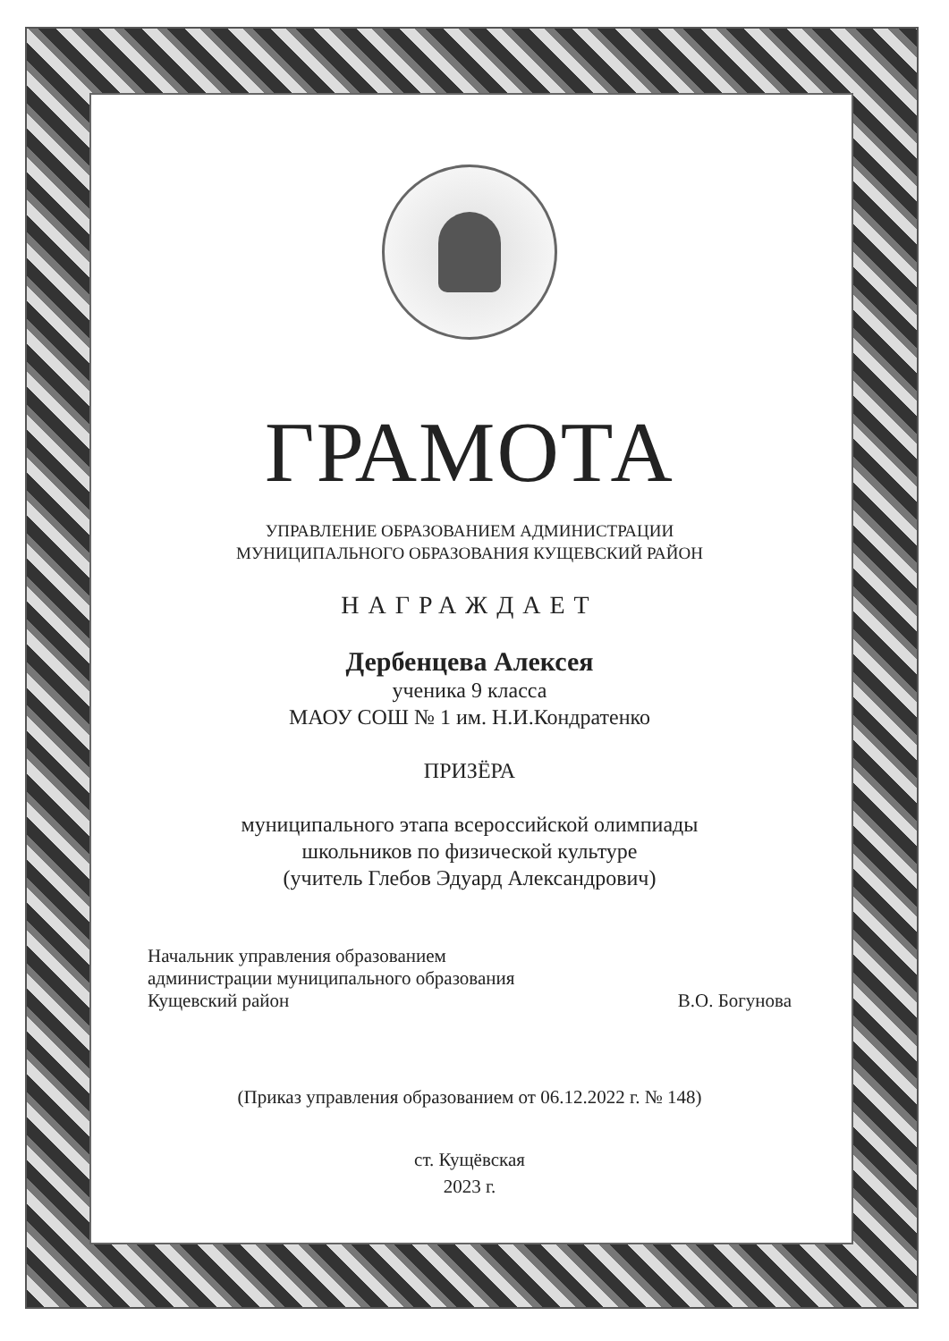ГРАМОТА
УПРАВЛЕНИЕ ОБРАЗОВАНИЕМ АДМИНИСТРАЦИИ
МУНИЦИПАЛЬНОГО ОБРАЗОВАНИЯ КУЩЕВСКИЙ РАЙОН
НАГРАЖДАЕТ
Дербенцева Алексея
ученика 9 класса
МАОУ СОШ № 1 им. Н.И.Кондратенко
ПРИЗЁРА
муниципального этапа всероссийской олимпиады
школьников по физической культуре
(учитель Глебов Эдуард Александрович)
Начальник управления образованием
администрации муниципального образования
Кущевский район
В.О. Богунова
(Приказ управления образованием от 06.12.2022 г. № 148)
ст. Кущёвская
2023 г.